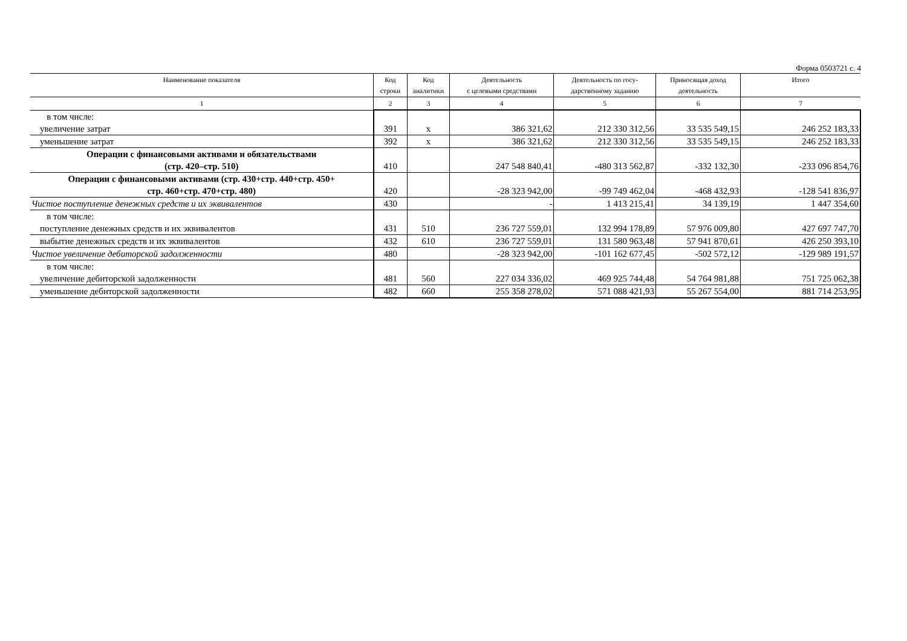Форма 0503721 с. 4
| Наименование показателя | Код строки | Код аналитики | Деятельность с целевыми средствами | Деятельность по госу- дарственному заданию | Приносящая доход деятельность | Итого |
| --- | --- | --- | --- | --- | --- | --- |
| 1 | 2 | 3 | 4 | 5 | 6 | 7 |
| в том числе: увеличение затрат | 391 | x | 386 321,62 | 212 330 312,56 | 33 535 549,15 | 246 252 183,33 |
| уменьшение затрат | 392 | x | 386 321,62 | 212 330 312,56 | 33 535 549,15 | 246 252 183,33 |
| Операции с финансовыми активами и обязательствами (стр. 420–стр. 510) | 410 | | 247 548 840,41 | -480 313 562,87 | -332 132,30 | -233 096 854,76 |
| Операции с финансовыми активами (стр. 430+стр. 440+стр. 450+ стр. 460+стр. 470+стр. 480) | 420 | | -28 323 942,00 | -99 749 462,04 | -468 432,93 | -128 541 836,97 |
| Чистое поступление денежных средств и их эквивалентов | 430 | | - | 1 413 215,41 | 34 139,19 | 1 447 354,60 |
| в том числе: поступление денежных средств и их эквивалентов | 431 | 510 | 236 727 559,01 | 132 994 178,89 | 57 976 009,80 | 427 697 747,70 |
| выбытие денежных средств и их эквивалентов | 432 | 610 | 236 727 559,01 | 131 580 963,48 | 57 941 870,61 | 426 250 393,10 |
| Чистое увеличение дебиторской задолженности | 480 | | -28 323 942,00 | -101 162 677,45 | -502 572,12 | -129 989 191,57 |
| в том числе: увеличение дебиторской задолженности | 481 | 560 | 227 034 336,02 | 469 925 744,48 | 54 764 981,88 | 751 725 062,38 |
| уменьшение дебиторской задолженности | 482 | 660 | 255 358 278,02 | 571 088 421,93 | 55 267 554,00 | 881 714 253,95 |